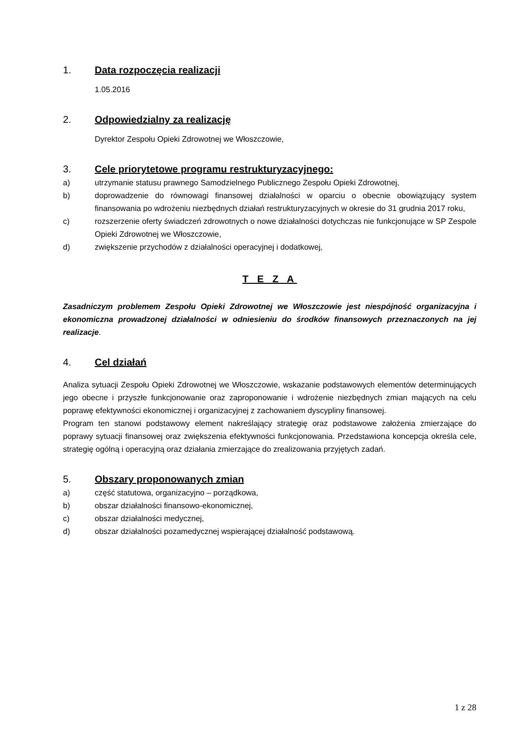1. Data rozpoczęcia realizacji
1.05.2016
2. Odpowiedzialny za realizację
Dyrektor Zespołu Opieki Zdrowotnej we Włoszczowie,
3. Cele priorytetowe programu restrukturyzacyjnego:
a) utrzymanie statusu prawnego Samodzielnego Publicznego Zespołu Opieki Zdrowotnej,
b) doprowadzenie do równowagi finansowej działalności w oparciu o obecnie obowiązujący system finansowania po wdrożeniu niezbędnych działań restrukturyzacyjnych w okresie do 31 grudnia 2017 roku,
c) rozszerzenie oferty świadczeń zdrowotnych o nowe działalności dotychczas nie funkcjonujące w SP Zespole Opieki Zdrowotnej we Włoszczowie,
d) zwiększenie przychodów z działalności operacyjnej i dodatkowej,
T E Z A
Zasadniczym problemem Zespołu Opieki Zdrowotnej we Włoszczowie jest niespójność organizacyjna i ekonomiczna prowadzonej działalności w odniesieniu do środków finansowych przeznaczonych na jej realizacje.
4. Cel działań
Analiza sytuacji Zespołu Opieki Zdrowotnej we Włoszczowie, wskazanie podstawowych elementów determinujących jego obecne i przyszłe funkcjonowanie oraz zaproponowanie i wdrożenie niezbędnych zmian mających na celu poprawę efektywności ekonomicznej i organizacyjnej z zachowaniem dyscypliny finansowej.
Program ten stanowi podstawowy element nakreślający strategię oraz podstawowe założenia zmierzające do poprawy sytuacji finansowej oraz zwiększenia efektywności funkcjonowania. Przedstawiona koncepcja określa cele, strategię ogólną i operacyjną oraz działania zmierzające do zrealizowania przyjętych zadań.
5. Obszary proponowanych zmian
a) część statutowa, organizacyjno – porządkowa,
b) obszar działalności finansowo-ekonomicznej,
c) obszar działalności medycznej,
d) obszar działalności pozamedycznej wspierającej działalność podstawową.
1 z 28